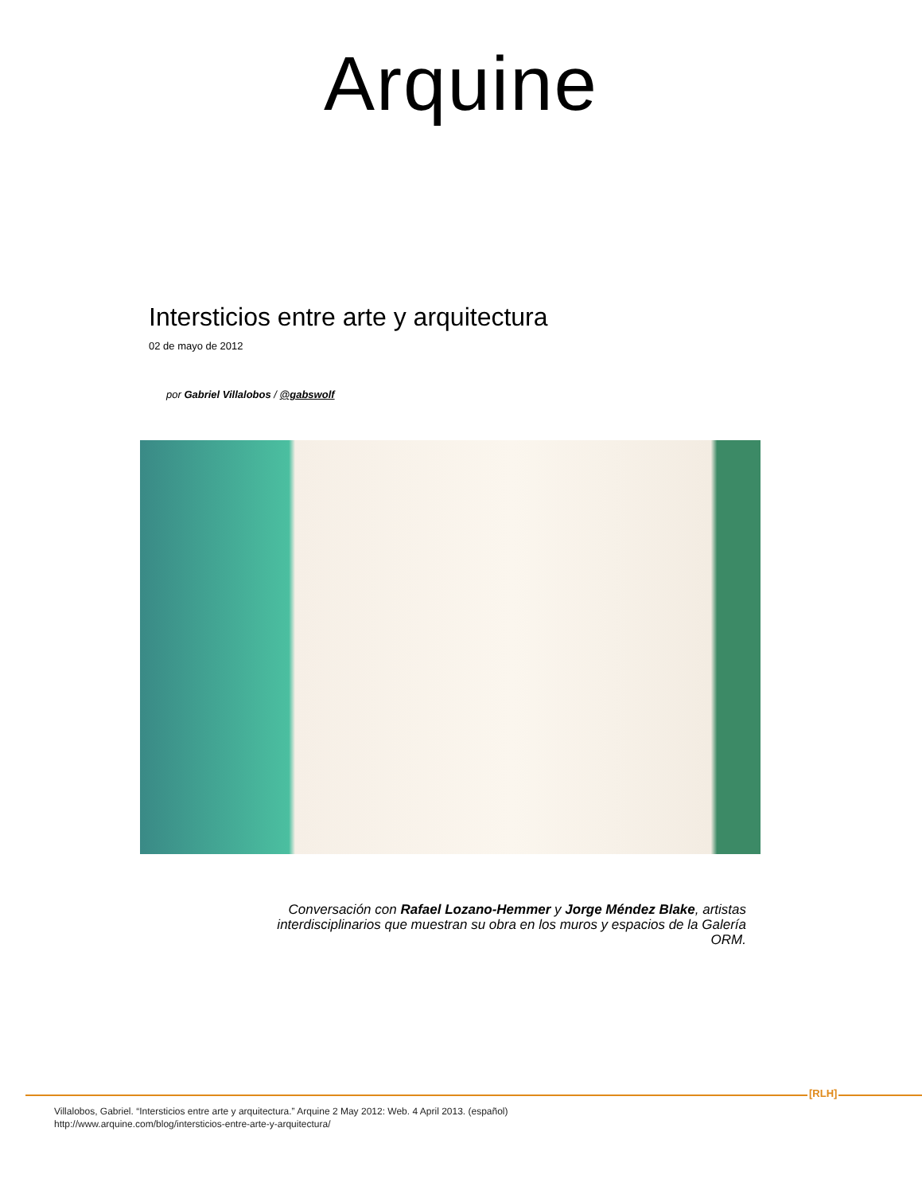Arquine
Intersticios entre arte y arquitectura
02 de mayo de 2012
por Gabriel Villalobos / @gabswolf
Conversación con Rafael Lozano-Hemmer y Jorge Méndez Blake, artistas interdisciplinarios que muestran su obra en los muros y espacios de la Galería ORM.
[RLH]
Villalobos, Gabriel. “Intersticios entre arte y arquitectura.” Arquine 2 May 2012: Web. 4 April 2013. (español)
http://www.arquine.com/blog/intersticios-entre-arte-y-arquitectura/